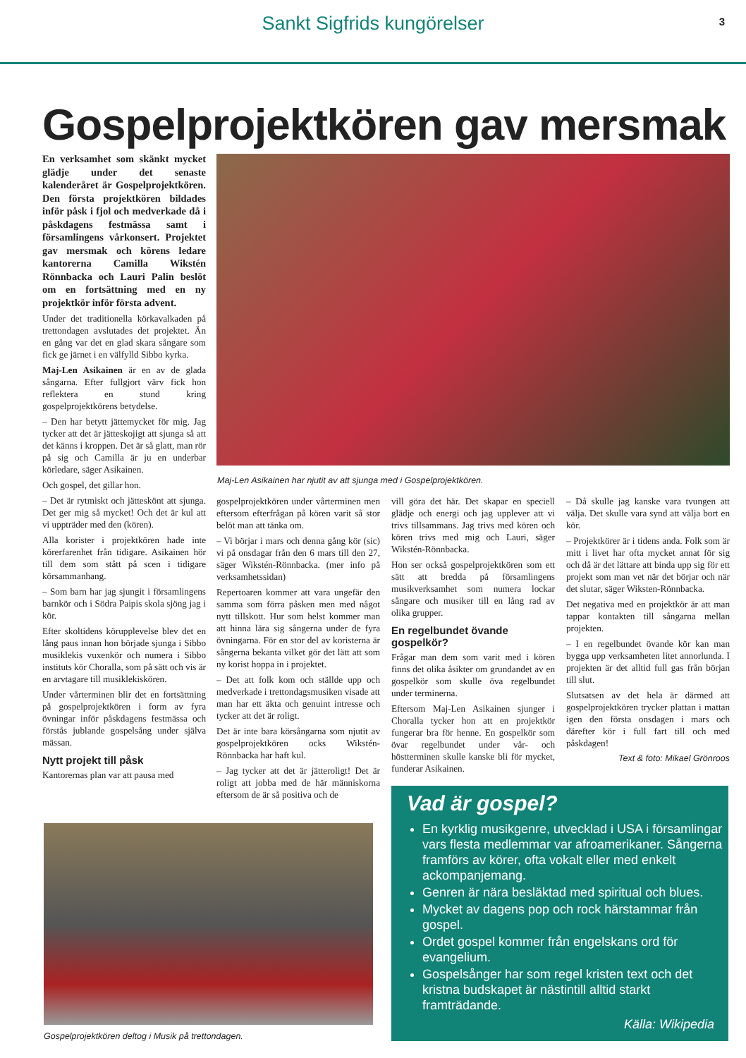Sankt Sigfrids kungörelser
3
Gospelprojektkören gav mersmak
En verksamhet som skänkt mycket glädje under det senaste kalenderåret är Gospelprojektkören. Den första projektkören bildades inför påsk i fjol och medverkade då i påskdagens festmässa samt i församlingens vårkonsert. Projektet gav mersmak och körens ledare kantorerna Camilla Wikstén Rönnbacka och Lauri Palin beslöt om en fortsättning med en ny projektkör inför första advent.
Under det traditionella körkavalkaden på trettondagen avslutades det projektet. Än en gång var det en glad skara sångare som fick ge järnet i en välfylld Sibbo kyrka.
Maj-Len Asikainen är en av de glada sångarna. Efter fullgjort värv fick hon reflektera en stund kring gospelprojektkörens betydelse.
– Den har betytt jättemycket för mig. Jag tycker att det är jätteskojigt att sjunga så att det känns i kroppen. Det är så glatt, man rör på sig och Camilla är ju en underbar körledare, säger Asikainen.
Och gospel, det gillar hon.
– Det är rytmiskt och jätteskönt att sjunga. Det ger mig så mycket! Och det är kul att vi uppträder med den (kören).
Alla korister i projektkören hade inte körerfarenhet från tidigare. Asikainen hör till dem som stått på scen i tidigare körsammanhang.
– Som barn har jag sjungit i församlingens barnkör och i Södra Paipis skola sjöng jag i kör.
Efter skoltidens körupplevelse blev det en lång paus innan hon började sjunga i Sibbo musiklekis vuxenkör och numera i Sibbo instituts kör Choralla, som på sätt och vis är en arvtagare till musiklekiskören.
Under vårterminen blir det en fortsättning på gospelprojektkören i form av fyra övningar inför påskdagens festmässa och förstås jublande gospelsång under själva mässan.
Nytt projekt till påsk
Kantorernas plan var att pausa med
Maj-Len Asikainen har njutit av att sjunga med i Gospelprojektkören.
gospelprojektkören under vårterminen men eftersom efterfrågan på kören varit så stor belöt man att tänka om.
– Vi börjar i mars och denna gång kör (sic) vi på onsdagar från den 6 mars till den 27, säger Wikstén-Rönnbacka. (mer info på verksamhetssidan)
Repertoaren kommer att vara ungefär den samma som förra påsken men med något nytt tillskott. Hur som helst kommer man att hinna lära sig sångerna under de fyra övningarna. För en stor del av koristerna är sångerna bekanta vilket gör det lätt att som ny korist hoppa in i projektet.
– Det att folk kom och ställde upp och medverkade i trettondagsmusiken visade att man har ett äkta och genuint intresse och tycker att det är roligt.
Det är inte bara körsångarna som njutit av gospelprojektkören ocks Wikstén-Rönnbacka har haft kul.
– Jag tycker att det är jätteroligt! Det är roligt att jobba med de här människorna eftersom de är så positiva och de
vill göra det här. Det skapar en speciell glädje och energi och jag upplever att vi trivs tillsammans. Jag trivs med kören och kören trivs med mig och Lauri, säger Wikstén-Rönnbacka.
Hon ser också gospelprojektkören som ett sätt att bredda på församlingens musikverksamhet som numera lockar sångare och musiker till en lång rad av olika grupper.
En regelbundet övande gospelkör?
Frågar man dem som varit med i kören finns det olika åsikter om grundandet av en gospelkör som skulle öva regelbundet under terminerna.
Eftersom Maj-Len Asikainen sjunger i Choralla tycker hon att en projektkör fungerar bra för henne. En gospelkör som övar regelbundet under vår- och höstterminen skulle kanske bli för mycket, funderar Asikainen.
– Då skulle jag kanske vara tvungen att välja. Det skulle vara synd att välja bort en kör.
– Projektkörer är i tidens anda. Folk som är mitt i livet har ofta mycket annat för sig och då är det lättare att binda upp sig för ett projekt som man vet när det börjar och när det slutar, säger Wiksten-Rönnbacka.
Det negativa med en projektkör är att man tappar kontakten till sångarna mellan projekten.
– I en regelbundet övande kör kan man bygga upp verksamheten litet annorlunda. I projekten är det alltid full gas från början till slut.
Slutsatsen av det hela är därmed att gospelprojektkören trycker plattan i mattan igen den första onsdagen i mars och därefter kör i full fart till och med påskdagen!
Text & foto: Mikael Grönroos
Gospelprojektkören deltog i Musik på trettondagen.
Vad är gospel?
En kyrklig musikgenre, utvecklad i USA i församlingar vars flesta medlemmar var afroamerikaner. Sångerna framförs av körer, ofta vokalt eller med enkelt ackompanjemang.
Genren är nära besläktad med spiritual och blues.
Mycket av dagens pop och rock härstammar från gospel.
Ordet gospel kommer från engelskans ord för evangelium.
Gospelsånger har som regel kristen text och det kristna budskapet är nästintill alltid starkt framträdande.
Källa: Wikipedia